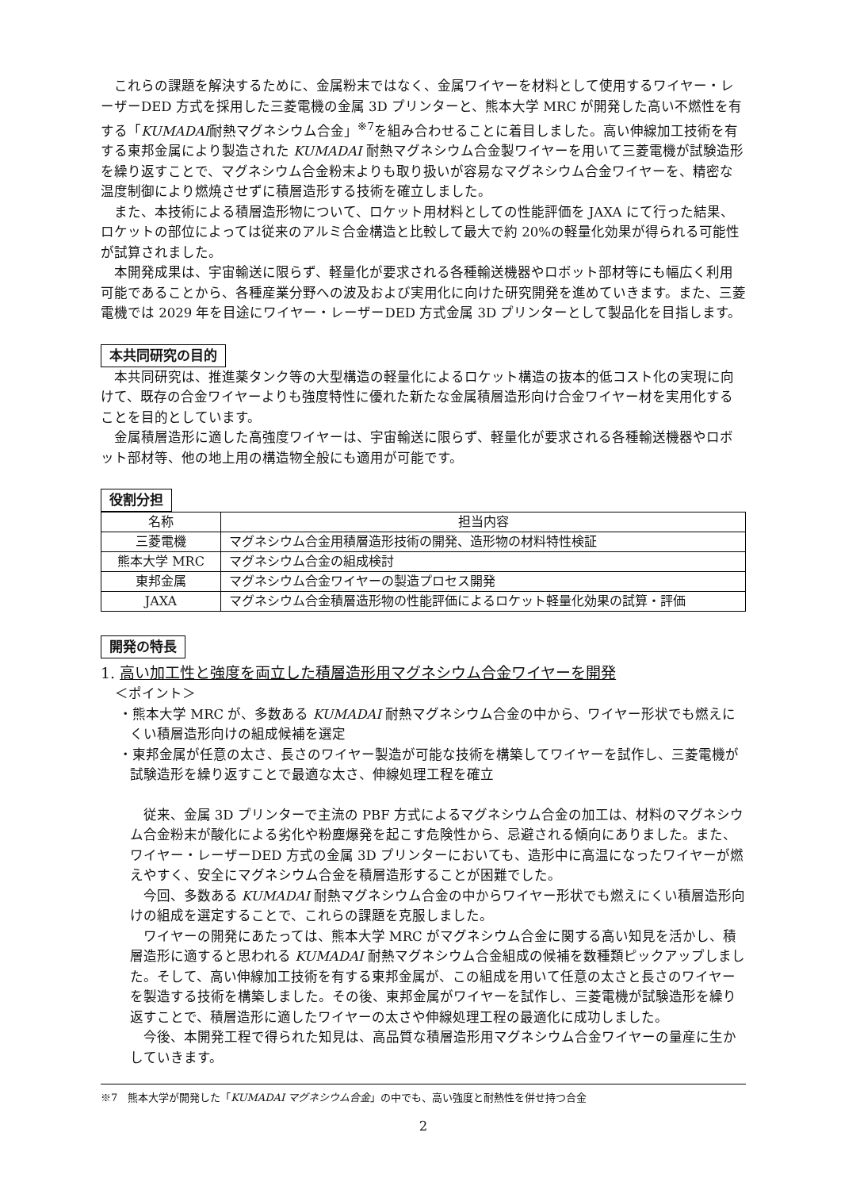これらの課題を解決するために、金属粉末ではなく、金属ワイヤーを材料として使用するワイヤー・レーザーDED 方式を採用した三菱電機の金属 3D プリンターと、熊本大学 MRC が開発した高い不燃性を有する「KUMADAI耐熱マグネシウム合金」<sup>※7</sup>を組み合わせることに着目しました。高い伸線加工技術を有する東邦金属により製造された KUMADAI 耐熱マグネシウム合金製ワイヤーを用いて三菱電機が試験造形を繰り返すことで、マグネシウム合金粉末よりも取り扱いが容易なマグネシウム合金ワイヤーを、精密な温度制御により燃焼させずに積層造形する技術を確立しました。
また、本技術による積層造形物について、ロケット用材料としての性能評価を JAXA にて行った結果、ロケットの部位によっては従来のアルミ合金構造と比較して最大で約 20%の軽量化効果が得られる可能性が試算されました。
本開発成果は、宇宙輸送に限らず、軽量化が要求される各種輸送機器やロボット部材等にも幅広く利用可能であることから、各種産業分野への波及および実用化に向けた研究開発を進めていきます。また、三菱電機では 2029 年を目途にワイヤー・レーザーDED 方式金属 3D プリンターとして製品化を目指します。
本共同研究の目的
本共同研究は、推進薬タンク等の大型構造の軽量化によるロケット構造の抜本的低コスト化の実現に向けて、既存の合金ワイヤーよりも強度特性に優れた新たな金属積層造形向け合金ワイヤー材を実用化することを目的としています。
金属積層造形に適した高強度ワイヤーは、宇宙輸送に限らず、軽量化が要求される各種輸送機器やロボット部材等、他の地上用の構造物全般にも適用が可能です。
役割分担
| 名称 | 担当内容 |
| 三菱電機 | マグネシウム合金用積層造形技術の開発、造形物の材料特性検証 |
| 熊本大学 MRC | マグネシウム合金の組成検討 |
| 東邦金属 | マグネシウム合金ワイヤーの製造プロセス開発 |
| JAXA | マグネシウム合金積層造形物の性能評価によるロケット軽量化効果の試算・評価 |
開発の特長
1. 高い加工性と強度を両立した積層造形用マグネシウム合金ワイヤーを開発
＜ポイント＞
・熊本大学 MRC が、多数ある KUMADAI 耐熱マグネシウム合金の中から、ワイヤー形状でも燃えにくい積層造形向けの組成候補を選定
・東邦金属が任意の太さ、長さのワイヤー製造が可能な技術を構築してワイヤーを試作し、三菱電機が試験造形を繰り返すことで最適な太さ、伸線処理工程を確立
従来、金属 3D プリンターで主流の PBF 方式によるマグネシウム合金の加工は、材料のマグネシウム合金粉末が酸化による劣化や粉塵爆発を起こす危険性から、忌避される傾向にありました。また、ワイヤー・レーザーDED 方式の金属 3D プリンターにおいても、造形中に高温になったワイヤーが燃えやすく、安全にマグネシウム合金を積層造形することが困難でした。
今回、多数ある KUMADAI 耐熱マグネシウム合金の中からワイヤー形状でも燃えにくい積層造形向けの組成を選定することで、これらの課題を克服しました。
ワイヤーの開発にあたっては、熊本大学 MRC がマグネシウム合金に関する高い知見を活かし、積層造形に適すると思われる KUMADAI 耐熱マグネシウム合金組成の候補を数種類ピックアップしました。そして、高い伸線加工技術を有する東邦金属が、この組成を用いて任意の太さと長さのワイヤーを製造する技術を構築しました。その後、東邦金属がワイヤーを試作し、三菱電機が試験造形を繰り返すことで、積層造形に適したワイヤーの太さや伸線処理工程の最適化に成功しました。
今後、本開発工程で得られた知見は、高品質な積層造形用マグネシウム合金ワイヤーの量産に生かしていきます。
※7　熊本大学が開発した「KUMADAI マグネシウム合金」の中でも、高い強度と耐熱性を併せ持つ合金
2